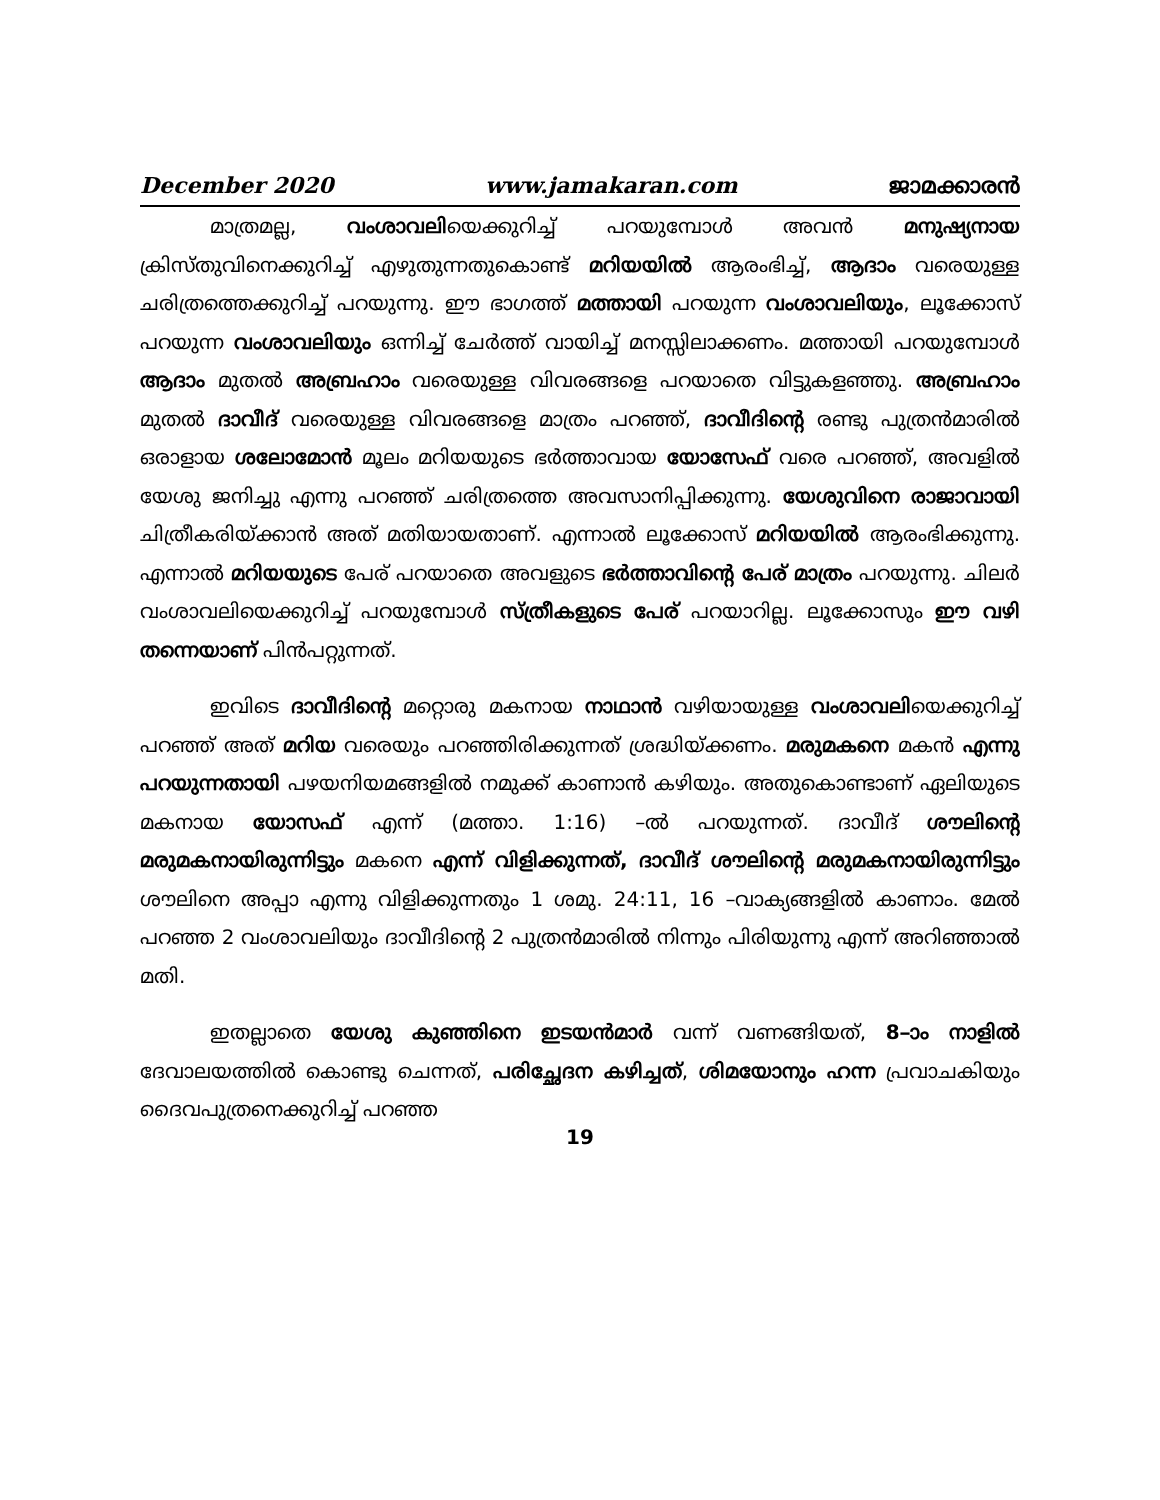December 2020 www.jamakaran.com ജാമക്കാരൻ
മാത്രമല്ല, വംശാവലിയെക്കുറിച്ച് പറയുമ്പോൾ അവൻ മനുഷ്യനായ ക്രിസ്തുവിനെക്കുറിച്ച് എഴുതുന്നതുകൊണ്ട് മറിയയിൽ ആരംഭിച്ച്, ആദാം വരെയുള്ള ചരിത്രത്തെക്കുറിച്ച് പറയുന്നു. ഈ ഭാഗത്ത് മത്തായി പറയുന്ന വംശാവലിയും, ലൂക്കോസ് പറയുന്ന വംശാവലിയും ഒന്നിച്ച് ചേർത്ത് വായിച്ച് മനസ്സിലാക്കണം. മത്തായി പറയുമ്പോൾ ആദാം മുതൽ അബ്രഹാം വരെയുള്ള വിവരങ്ങളെ പറയാതെ വിട്ടുകളഞ്ഞു. അബ്രഹാം മുതൽ ദാവീദ് വരെയുള്ള വിവരങ്ങളെ മാത്രം പറഞ്ഞ്, ദാവീദിന്റെ രണ്ടു പുത്രൻമാരിൽ ഒരാളായ ശലോമോൻ മൂലം മറിയയുടെ ഭർത്താവായ യോസേഫ് വരെ പറഞ്ഞ്, അവളിൽ യേശു ജനിച്ചു എന്നു പറഞ്ഞ് ചരിത്രത്തെ അവസാനിപ്പിക്കുന്നു. യേശുവിനെ രാജാവായി ചിത്രീകരിയ്ക്കാൻ അത് മതിയായതാണ്. എന്നാൽ ലൂക്കോസ് മറിയയിൽ ആരംഭിക്കുന്നു. എന്നാൽ മറിയയുടെ പേര് പറയാതെ അവളുടെ ഭർത്താവിന്റെ പേര് മാത്രം പറയുന്നു. ചിലർ വംശാവലിയെക്കുറിച്ച് പറയുമ്പോൾ സ്ത്രീകളുടെ പേര് പറയാറില്ല. ലൂക്കോസും ഈ വഴി തന്നെയാണ് പിൻപറ്റുന്നത്.
ഇവിടെ ദാവീദിന്റെ മറ്റൊരു മകനായ നാഥാൻ വഴിയായുള്ള വംശാവലിയെക്കുറിച്ച് പറഞ്ഞ് അത് മറിയ വരെയും പറഞ്ഞിരിക്കുന്നത് ശ്രദ്ധിയ്ക്കണം. മരുമകനെ മകൻ എന്നു പറയുന്നതായി പഴയനിയമങ്ങളിൽ നമുക്ക് കാണാൻ കഴിയും. അതുകൊണ്ടാണ് ഏലിയുടെ മകനായ യോസഫ് എന്ന് (മത്താ. 1:16) –ൽ പറയുന്നത്. ദാവീദ് ശൗലിന്റെ മരുമകനായിരുന്നിട്ടും മകനെ എന്ന് വിളിക്കുന്നത്, ദാവീദ് ശൗലിന്റെ മരുമകനായിരുന്നിട്ടും ശൗലിനെ അപ്പാ എന്നു വിളിക്കുന്നതും 1 ശമു. 24:11, 16 –വാക്യങ്ങളിൽ കാണാം. മേൽ പറഞ്ഞ 2 വംശാവലിയും ദാവീദിന്റെ 2 പുത്രൻമാരിൽ നിന്നും പിരിയുന്നു എന്ന് അറിഞ്ഞാൽ മതി.
ഇതല്ലാതെ യേശു കുഞ്ഞിനെ ഇടയൻമാർ വന്ന് വണങ്ങിയത്, 8–ാം നാളിൽ ദേവാലയത്തിൽ കൊണ്ടു ചെന്നത്, പരിച്ഛേദന കഴിച്ചത്, ശിമയോനും ഹന്ന പ്രവാചകിയും ദൈവപുത്രനെക്കുറിച്ച് പറഞ്ഞ
19